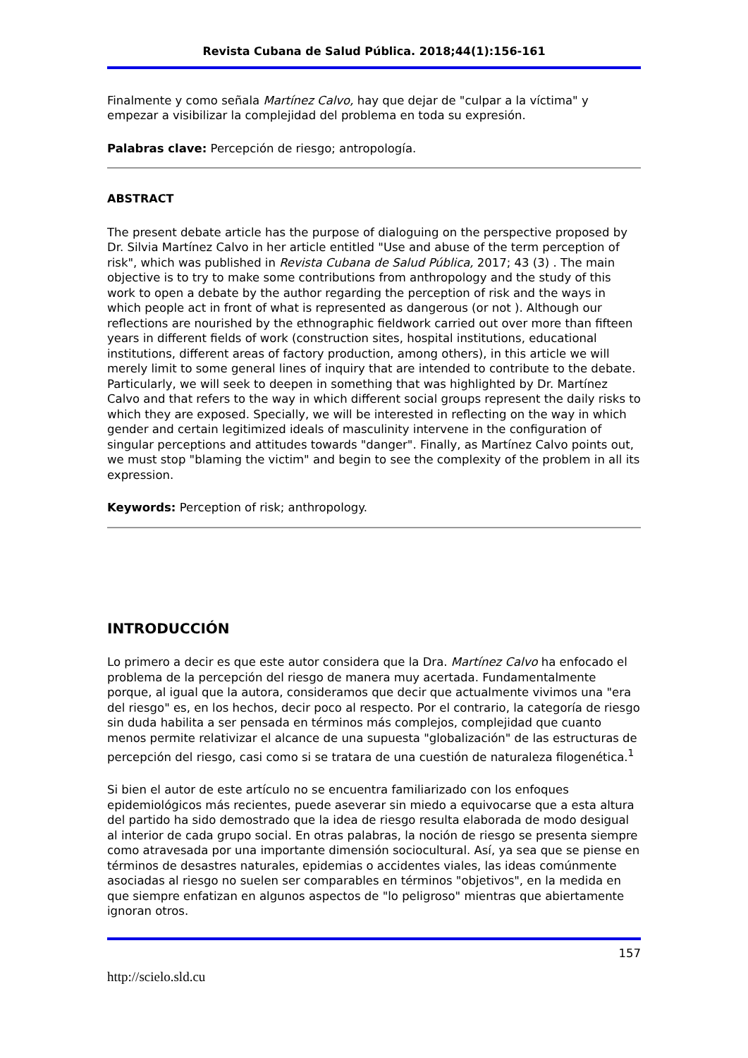Revista Cubana de Salud Pública. 2018;44(1):156-161
Finalmente y como señala Martínez Calvo, hay que dejar de "culpar a la víctima" y empezar a visibilizar la complejidad del problema en toda su expresión.
Palabras clave: Percepción de riesgo; antropología.
ABSTRACT
The present debate article has the purpose of dialoguing on the perspective proposed by Dr. Silvia Martínez Calvo in her article entitled "Use and abuse of the term perception of risk", which was published in Revista Cubana de Salud Pública, 2017; 43 (3) . The main objective is to try to make some contributions from anthropology and the study of this work to open a debate by the author regarding the perception of risk and the ways in which people act in front of what is represented as dangerous (or not ). Although our reflections are nourished by the ethnographic fieldwork carried out over more than fifteen years in different fields of work (construction sites, hospital institutions, educational institutions, different areas of factory production, among others), in this article we will merely limit to some general lines of inquiry that are intended to contribute to the debate. Particularly, we will seek to deepen in something that was highlighted by Dr. Martínez Calvo and that refers to the way in which different social groups represent the daily risks to which they are exposed. Specially, we will be interested in reflecting on the way in which gender and certain legitimized ideals of masculinity intervene in the configuration of singular perceptions and attitudes towards "danger". Finally, as Martínez Calvo points out, we must stop "blaming the victim" and begin to see the complexity of the problem in all its expression.
Keywords: Perception of risk; anthropology.
INTRODUCCIÓN
Lo primero a decir es que este autor considera que la Dra. Martínez Calvo ha enfocado el problema de la percepción del riesgo de manera muy acertada. Fundamentalmente porque, al igual que la autora, consideramos que decir que actualmente vivimos una "era del riesgo" es, en los hechos, decir poco al respecto. Por el contrario, la categoría de riesgo sin duda habilita a ser pensada en términos más complejos, complejidad que cuanto menos permite relativizar el alcance de una supuesta "globalización" de las estructuras de percepción del riesgo, casi como si se tratara de una cuestión de naturaleza filogenética.<sup>1</sup>
Si bien el autor de este artículo no se encuentra familiarizado con los enfoques epidemiológicos más recientes, puede aseverar sin miedo a equivocarse que a esta altura del partido ha sido demostrado que la idea de riesgo resulta elaborada de modo desigual al interior de cada grupo social. En otras palabras, la noción de riesgo se presenta siempre como atravesada por una importante dimensión sociocultural. Así, ya sea que se piense en términos de desastres naturales, epidemias o accidentes viales, las ideas comúnmente asociadas al riesgo no suelen ser comparables en términos "objetivos", en la medida en que siempre enfatizan en algunos aspectos de "lo peligroso" mientras que abiertamente ignoran otros.
157
http://scielo.sld.cu